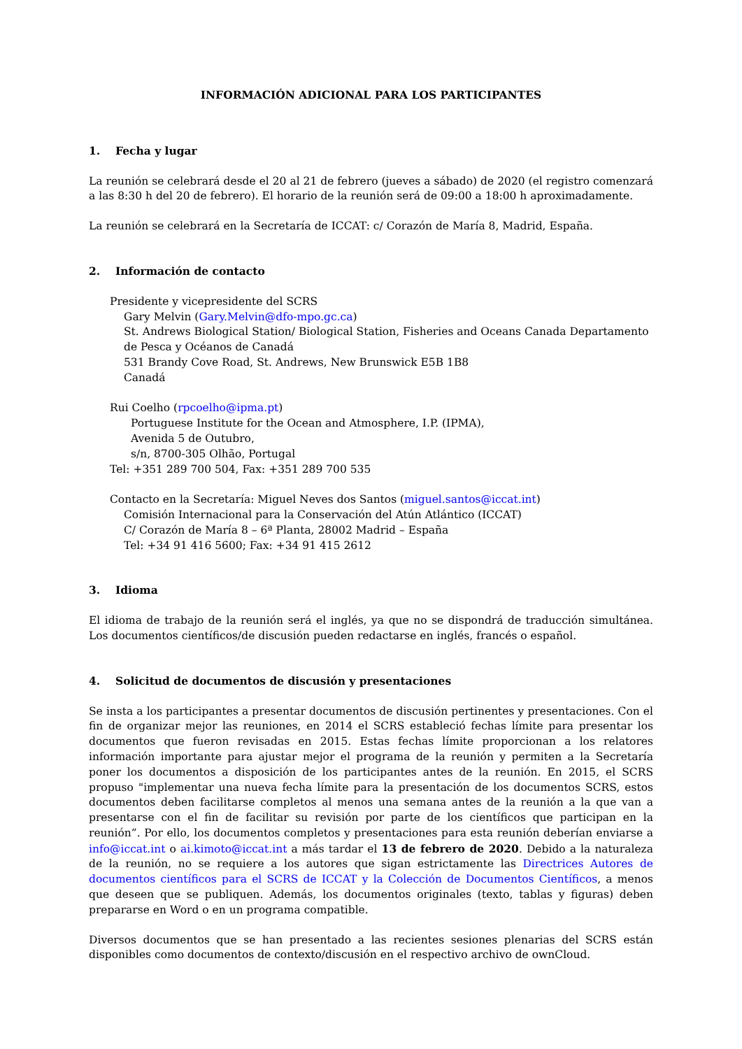INFORMACIÓN ADICIONAL PARA LOS PARTICIPANTES
1. Fecha y lugar
La reunión se celebrará desde el 20 al 21 de febrero (jueves a sábado) de 2020 (el registro comenzará a las 8:30 h del 20 de febrero). El horario de la reunión será de 09:00 a 18:00 h aproximadamente.
La reunión se celebrará en la Secretaría de ICCAT: c/ Corazón de María 8, Madrid, España.
2. Información de contacto
Presidente y vicepresidente del SCRS
Gary Melvin (Gary.Melvin@dfo-mpo.gc.ca)
St. Andrews Biological Station/ Biological Station, Fisheries and Oceans Canada Departamento de Pesca y Océanos de Canadá
531 Brandy Cove Road, St. Andrews, New Brunswick E5B 1B8
Canadá
Rui Coelho (rpcoelho@ipma.pt)
Portuguese Institute for the Ocean and Atmosphere, I.P. (IPMA),
Avenida 5 de Outubro,
s/n, 8700-305 Olhão, Portugal
Tel: +351 289 700 504, Fax: +351 289 700 535
Contacto en la Secretaría: Miguel Neves dos Santos (miguel.santos@iccat.int)
Comisión Internacional para la Conservación del Atún Atlántico (ICCAT)
C/ Corazón de María 8 – 6ª Planta, 28002 Madrid – España
Tel: +34 91 416 5600; Fax: +34 91 415 2612
3. Idioma
El idioma de trabajo de la reunión será el inglés, ya que no se dispondrá de traducción simultánea. Los documentos científicos/de discusión pueden redactarse en inglés, francés o español.
4. Solicitud de documentos de discusión y presentaciones
Se insta a los participantes a presentar documentos de discusión pertinentes y presentaciones. Con el fin de organizar mejor las reuniones, en 2014 el SCRS estableció fechas límite para presentar los documentos que fueron revisadas en 2015. Estas fechas límite proporcionan a los relatores información importante para ajustar mejor el programa de la reunión y permiten a la Secretaría poner los documentos a disposición de los participantes antes de la reunión. En 2015, el SCRS propuso "implementar una nueva fecha límite para la presentación de los documentos SCRS, estos documentos deben facilitarse completos al menos una semana antes de la reunión a la que van a presentarse con el fin de facilitar su revisión por parte de los científicos que participan en la reunión”. Por ello, los documentos completos y presentaciones para esta reunión deberían enviarse a info@iccat.int o ai.kimoto@iccat.int a más tardar el 13 de febrero de 2020. Debido a la naturaleza de la reunión, no se requiere a los autores que sigan estrictamente las Directrices Autores de documentos científicos para el SCRS de ICCAT y la Colección de Documentos Científicos, a menos que deseen que se publiquen. Además, los documentos originales (texto, tablas y figuras) deben prepararse en Word o en un programa compatible.
Diversos documentos que se han presentado a las recientes sesiones plenarias del SCRS están disponibles como documentos de contexto/discusión en el respectivo archivo de ownCloud.